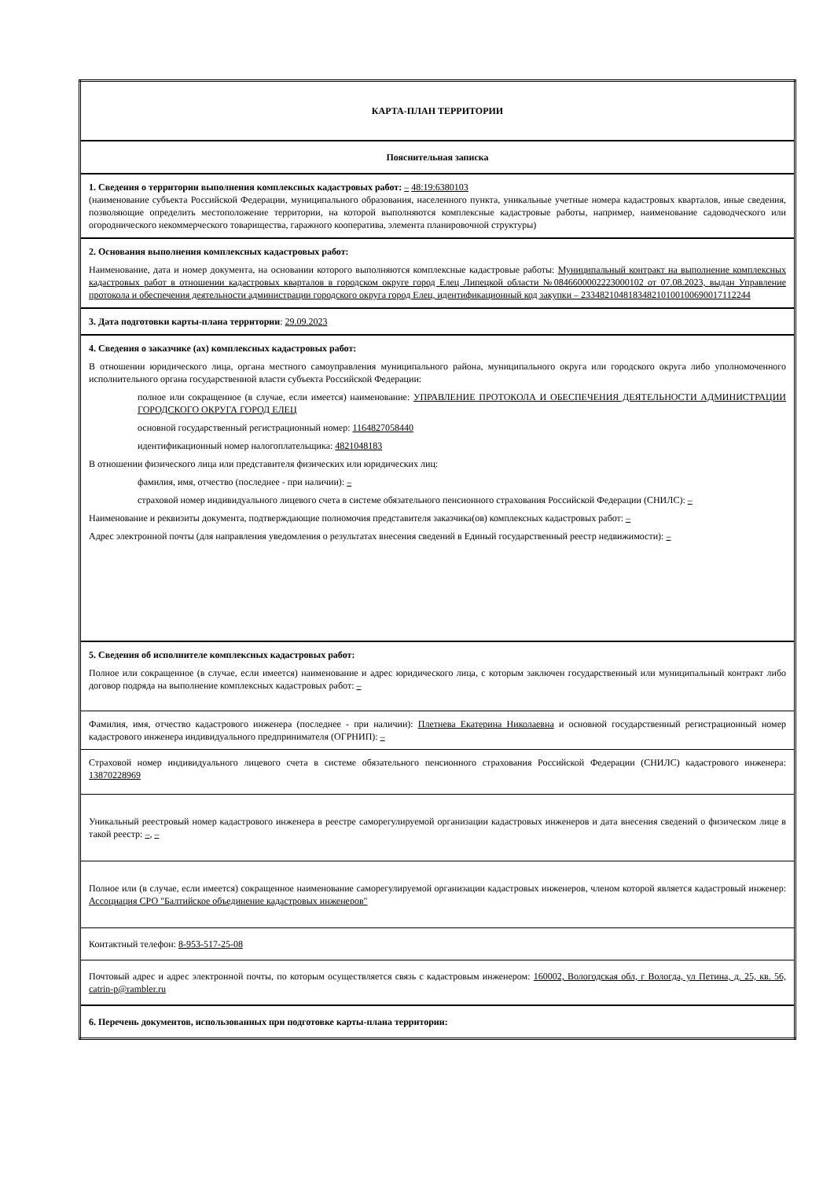| КАРТА-ПЛАН ТЕРРИТОРИИ |
| Пояснительная записка |
| 1. Сведения о территории выполнения комплексных кадастровых работ: – 48:19:6380103 (наименование субъекта Российской Федерации, муниципального образования, населенного пункта, уникальные учетные номера кадастровых кварталов, иные сведения, позволяющие определить местоположение территории, на которой выполняются комплексные кадастровые работы, например, наименование садоводческого или огороднического некоммерческого товарищества, гаражного кооператива, элемента планировочной структуры) |
| 2. Основания выполнения комплексных кадастровых работ: Наименование, дата и номер документа, на основании которого выполняются комплексные кадастровые работы: Муниципальный контракт на выполнение комплексных кадастровых работ в отношении кадастровых кварталов в городском округе город Елец Липецкой области №0846600002223000102 от 07.08.2023, выдан Управление протокола и обеспечения деятельности администрации городского округа город Елец, идентификационный код закупки – 233482104818348210100100690017112244 |
| 3. Дата подготовки карты-плана территории : 29.09.2023 |
| 4. Сведения о заказчике (ах) комплексных кадастровых работ: В отношении юридического лица, органа местного самоуправления муниципального района, муниципального округа или городского округа либо уполномоченного исполнительного органа государственной власти субъекта Российской Федерации: полное или сокращенное (в случае, если имеется) наименование: УПРАВЛЕНИЕ ПРОТОКОЛА И ОБЕСПЕЧЕНИЯ ДЕЯТЕЛЬНОСТИ АДМИНИСТРАЦИИ ГОРОДСКОГО ОКРУГА ГОРОД ЕЛЕЦ основной государственный регистрационный номер: 1164827058440 идентификационный номер налогоплательщика: 4821048183 В отношении физического лица или представителя физических или юридических лиц: фамилия, имя, отчество (последнее - при наличии): – страховой номер индивидуального лицевого счета в системе обязательного пенсионного страхования Российской Федерации (СНИЛС): – Наименование и реквизиты документа, подтверждающие полномочия представителя заказчика(ов) комплексных кадастровых работ: – Адрес электронной почты (для направления уведомления о результатах внесения сведений в Единый государственный реестр недвижимости): – |
| 5. Сведения об исполнителе комплексных кадастровых работ: Полное или сокращенное (в случае, если имеется) наименование и адрес юридического лица, с которым заключен государственный или муниципальный контракт либо договор подряда на выполнение комплексных кадастровых работ: – |
| Фамилия, имя, отчество кадастрового инженера (последнее - при наличии): Плетнева Екатерина Николаевна и основной государственный регистрационный номер кадастрового инженера индивидуального предпринимателя (ОГРНИП): – |
| Страховой номер индивидуального лицевого счета в системе обязательного пенсионного страхования Российской Федерации (СНИЛС) кадастрового инженера: 13870228969 |
| Уникальный реестровый номер кадастрового инженера в реестре саморегулируемой организации кадастровых инженеров и дата внесения сведений о физическом лице в такой реестр: – , – |
| Полное или (в случае, если имеется) сокращенное наименование саморегулируемой организации кадастровых инженеров, членом которой является кадастровый инженер: Ассоциация СРО "Балтийское объединение кадастровых инженеров" |
| Контактный телефон: 8-953-517-25-08 |
| Почтовый адрес и адрес электронной почты, по которым осуществляется связь с кадастровым инженером: 160002, Вологодская обл, г Вологда, ул Петина, д. 25, кв. 56, catrin-p@rambler.ru |
| 6. Перечень документов, использованных при подготовке карты-плана территории: |